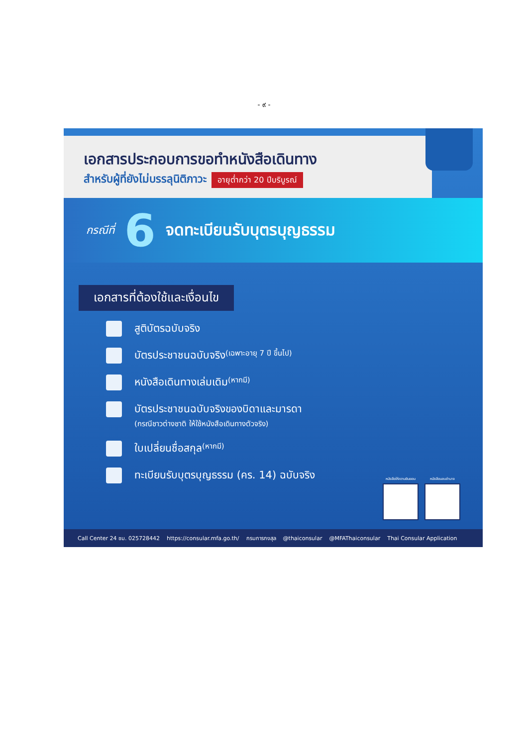- ๙ -
เอกสารประกอบการขอทำหนังสือเดินทาง
สำหรับผู้ที่ยังไม่บรรลุนิติภาวะ
อายุต่ำกว่า 20 ปีบริบูรณ์
กรณีที่ 6 จดทะเบียนรับบุตรบุญธรรม
เอกสารที่ต้องใช้และเงื่อนไข
สูติบัตรฉบับจริง
บัตรประชาชนฉบับจริง (เฉพาะอายุ 7 ปี ขึ้นไป)
หนังสือเดินทางเล่มเดิม (หากมี)
บัตรประชาชนฉบับจริงของบิดาและมารดา
(กรณีชาวต่างชาติ ให้ใช้หนังสือเดินทางตัวจริง)
ใบเปลี่ยนชื่อสกุล (หากมี)
ทะเบียนรับบุตรบุญธรรม (คร. 14) ฉบับจริง
หนังสือให้ความยินยอม
หนังสือมอบอำนาจ
Call Center 24 ชม. 025728442 https://consular.mfa.go.th/ กรมการกงสุล @thaiconsular @MFAThaiconsular Thai Consular Application